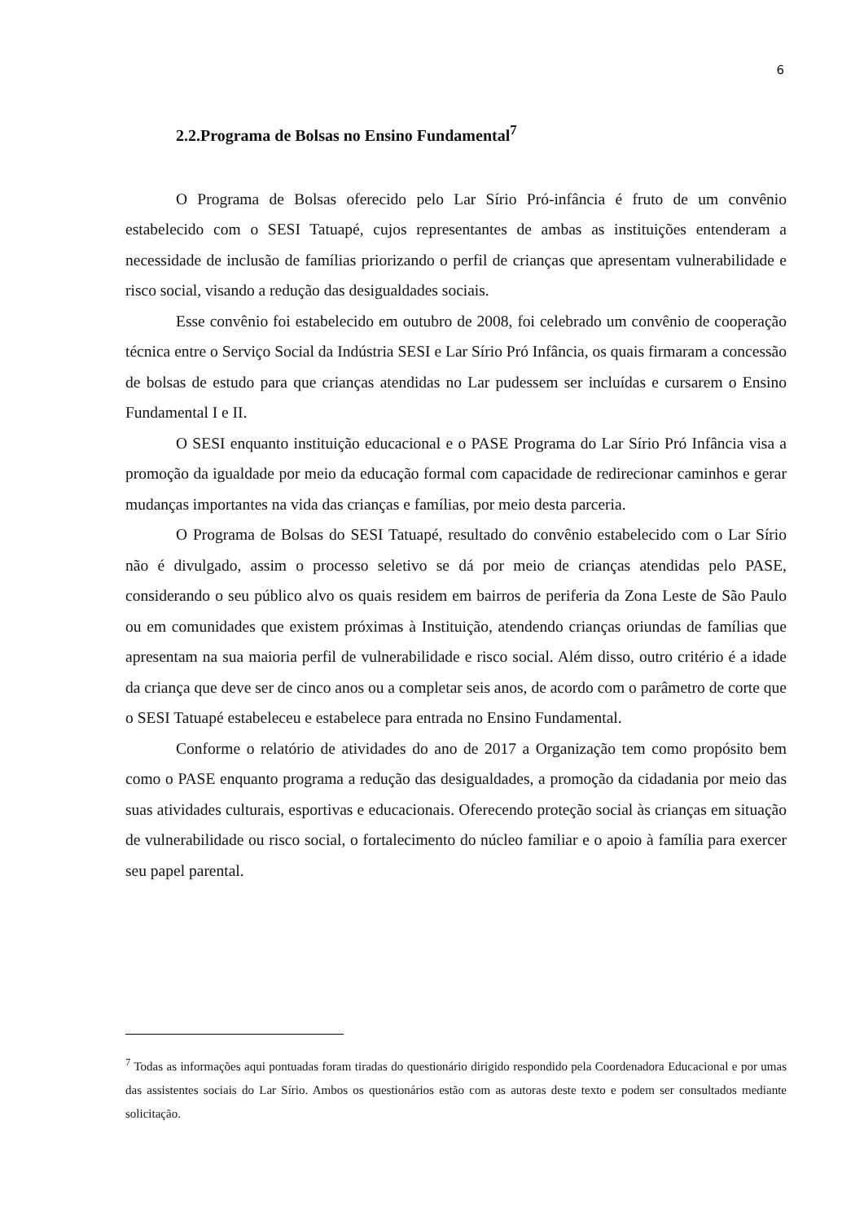6
2.2.Programa de Bolsas no Ensino Fundamental<sup>7</sup>
O Programa de Bolsas oferecido pelo Lar Sírio Pró-infância é fruto de um convênio estabelecido com o SESI Tatuapé, cujos representantes de ambas as instituições entenderam a necessidade de inclusão de famílias priorizando o perfil de crianças que apresentam vulnerabilidade e risco social, visando a redução das desigualdades sociais.
Esse convênio foi estabelecido em outubro de 2008, foi celebrado um convênio de cooperação técnica entre o Serviço Social da Indústria SESI e Lar Sírio Pró Infância, os quais firmaram a concessão de bolsas de estudo para que crianças atendidas no Lar pudessem ser incluídas e cursarem o Ensino Fundamental I e II.
O SESI enquanto instituição educacional e o PASE Programa do Lar Sírio Pró Infância visa a promoção da igualdade por meio da educação formal com capacidade de redirecionar caminhos e gerar mudanças importantes na vida das crianças e famílias, por meio desta parceria.
O Programa de Bolsas do SESI Tatuapé, resultado do convênio estabelecido com o Lar Sírio não é divulgado, assim o processo seletivo se dá por meio de crianças atendidas pelo PASE, considerando o seu público alvo os quais residem em bairros de periferia da Zona Leste de São Paulo ou em comunidades que existem próximas à Instituição, atendendo crianças oriundas de famílias que apresentam na sua maioria perfil de vulnerabilidade e risco social. Além disso, outro critério é a idade da criança que deve ser de cinco anos ou a completar seis anos, de acordo com o parâmetro de corte que o SESI Tatuapé estabeleceu e estabelece para entrada no Ensino Fundamental.
Conforme o relatório de atividades do ano de 2017 a Organização tem como propósito bem como o PASE enquanto programa a redução das desigualdades, a promoção da cidadania por meio das suas atividades culturais, esportivas e educacionais. Oferecendo proteção social às crianças em situação de vulnerabilidade ou risco social, o fortalecimento do núcleo familiar e o apoio à família para exercer seu papel parental.
<sup>7</sup> Todas as informações aqui pontuadas foram tiradas do questionário dirigido respondido pela Coordenadora Educacional e por umas das assistentes sociais do Lar Sírio. Ambos os questionários estão com as autoras deste texto e podem ser consultados mediante solicitação.